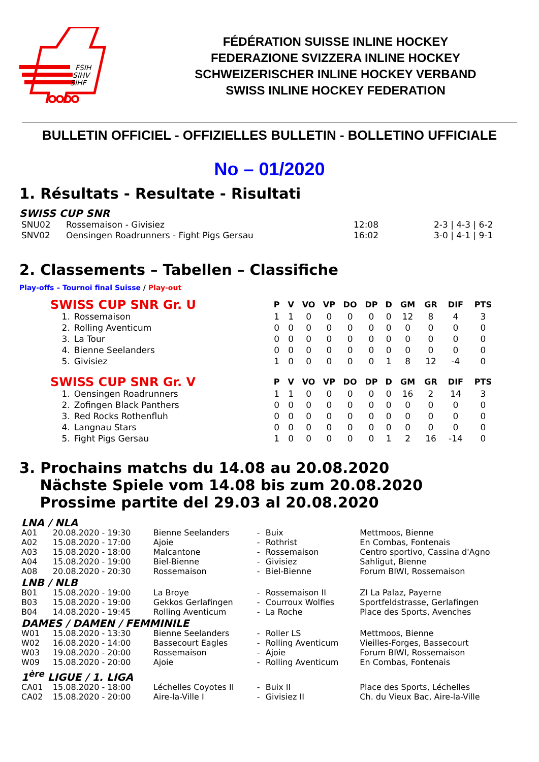FSIH
SIHV
SIHF
FÉDÉRATION SUISSE INLINE HOCKEY
FEDERAZIONE SVIZZERA INLINE HOCKEY
SCHWEIZERISCHER INLINE HOCKEY VERBAND
SWISS INLINE HOCKEY FEDERATION
BULLETIN OFFICIEL - OFFIZIELLES BULLETIN - BOLLETINO UFFICIALE
No – 01/2020
1. Résultats - Resultate - Risultati
SWISS CUP SNR
| SNU02 | Rossemaison - Givisiez | 12:08 | 2-3 / 4-3 / 6-2 |
| SNV02 | Oensingen Roadrunners - Fight Pigs Gersau | 16:02 | 3-0 / 4-1 / 9-1 |
2. Classements – Tabellen – Classifiche
Play-offs – Tournoi final Suisse / Play-out
| SWISS CUP SNR Gr. U | | P | V | VO | VP | DO | DP | D | GM | GR | DIF | PTS |
| --- | --- | --- | --- | --- | --- | --- | --- | --- | --- | --- | --- | --- |
| 1. | Rossemaison | 1 | 1 | 0 | 0 | 0 | 0 | 0 | 12 | 8 | 4 | 3 |
| 2. | Rolling Aventicum | 0 | 0 | 0 | 0 | 0 | 0 | 0 | 0 | 0 | 0 | 0 |
| 3. | La Tour | 0 | 0 | 0 | 0 | 0 | 0 | 0 | 0 | 0 | 0 | 0 |
| 4. | Bienne Seelanders | 0 | 0 | 0 | 0 | 0 | 0 | 0 | 0 | 0 | 0 | 0 |
| 5. | Givisiez | 1 | 0 | 0 | 0 | 0 | 0 | 1 | 8 | 12 | -4 | 0 |
| SWISS CUP SNR Gr. V | | P | V | VO | VP | DO | DP | D | GM | GR | DIF | PTS |
| 1. | Oensingen Roadrunners | 1 | 1 | 0 | 0 | 0 | 0 | 0 | 16 | 2 | 14 | 3 |
| 2. | Zofingen Black Panthers | 0 | 0 | 0 | 0 | 0 | 0 | 0 | 0 | 0 | 0 | 0 |
| 3. | Red Rocks Rothenfluh | 0 | 0 | 0 | 0 | 0 | 0 | 0 | 0 | 0 | 0 | 0 |
| 4. | Langnau Stars | 0 | 0 | 0 | 0 | 0 | 0 | 0 | 0 | 0 | 0 | 0 |
| 5. | Fight Pigs Gersau | 1 | 0 | 0 | 0 | 0 | 0 | 1 | 2 | 16 | -14 | 0 |
3. Prochains matchs du 14.08 au 20.08.2020
Nächste Spiele vom 14.08 bis zum 20.08.2020
Prossime partite del 29.03 al 20.08.2020
| LNA / NLA | | | | | |
| A01 | 20.08.2020 - 19:30 | Bienne Seelanders | - | Buix | Mettmoos, Bienne |
| A02 | 15.08.2020 - 17:00 | Ajoie | - | Rothrist | En Combas, Fontenais |
| A03 | 15.08.2020 - 18:00 | Malcantone | - | Rossemaison | Centro sportivo, Cassina d'Agno |
| A04 | 15.08.2020 - 19:00 | Biel-Bienne | - | Givisiez | Sahligut, Bienne |
| A08 | 20.08.2020 - 20:30 | Rossemaison | - | Biel-Bienne | Forum BIWI, Rossemaison |
| LNB / NLB | | | | | |
| B01 | 15.08.2020 - 19:00 | La Broye | - | Rossemaison II | ZI La Palaz, Payerne |
| B03 | 15.08.2020 - 19:00 | Gekkos Gerlafingen | - | Courroux Wolfies | Sportfeldstrasse, Gerlafingen |
| B04 | 14.08.2020 - 19:45 | Rolling Aventicum | - | La Roche | Place des Sports, Avenches |
| DAMES / DAMEN / FEMMINILE | | | | | |
| W01 | 15.08.2020 - 13:30 | Bienne Seelanders | - | Roller LS | Mettmoos, Bienne |
| W02 | 16.08.2020 - 14:00 | Bassecourt Eagles | - | Rolling Aventicum | Vieilles-Forges, Bassecourt |
| W03 | 19.08.2020 - 20:00 | Rossemaison | - | Ajoie | Forum BIWI, Rossemaison |
| W09 | 15.08.2020 - 20:00 | Ajoie | - | Rolling Aventicum | En Combas, Fontenais |
| 1<sup>ère</sup> LIGUE / 1. LIGA | | | | | |
| CA01 | 15.08.2020 - 18:00 | Léchelles Coyotes II | - | Buix II | Place des Sports, Léchelles |
| CA02 | 15.08.2020 - 20:00 | Aire-la-Ville I | - | Givisiez II | Ch. du Vieux Bac, Aire-la-Ville |